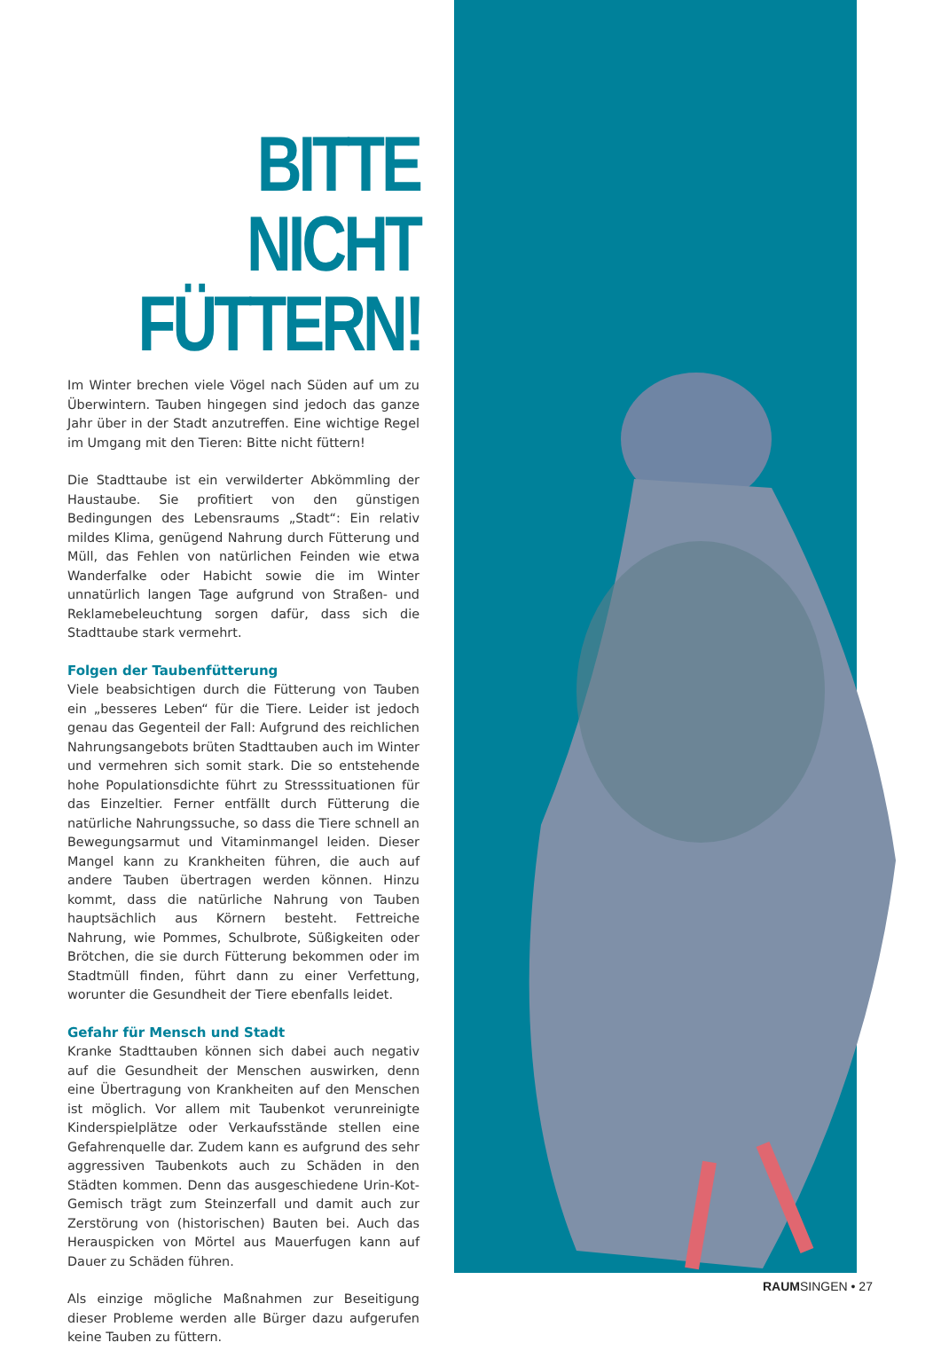BITTE
NICHT
FÜTTERN!
Im Winter brechen viele Vögel nach Süden auf um zu Überwintern. Tauben hingegen sind jedoch das ganze Jahr über in der Stadt anzutreffen. Eine wichtige Regel im Umgang mit den Tieren: Bitte nicht füttern!
Die Stadttaube ist ein verwilderter Abkömmling der Haustaube. Sie profitiert von den günstigen Bedingungen des Lebensraums „Stadt“: Ein relativ mildes Klima, genügend Nahrung durch Fütterung und Müll, das Fehlen von natürlichen Feinden wie etwa Wanderfalke oder Habicht sowie die im Winter unnatürlich langen Tage aufgrund von Straßen- und Reklamebeleuchtung sorgen dafür, dass sich die Stadttaube stark vermehrt.
Folgen der Taubenfütterung
Viele beabsichtigen durch die Fütterung von Tauben ein „besseres Leben“ für die Tiere. Leider ist jedoch genau das Gegenteil der Fall: Aufgrund des reichlichen Nahrungsangebots brüten Stadttauben auch im Winter und vermehren sich somit stark. Die so entstehende hohe Populationsdichte führt zu Stresssituationen für das Einzeltier. Ferner entfällt durch Fütterung die natürliche Nahrungssuche, so dass die Tiere schnell an Bewegungsarmut und Vitaminmangel leiden. Dieser Mangel kann zu Krankheiten führen, die auch auf andere Tauben übertragen werden können. Hinzu kommt, dass die natürliche Nahrung von Tauben hauptsächlich aus Körnern besteht. Fettreiche Nahrung, wie Pommes, Schulbrote, Süßigkeiten oder Brötchen, die sie durch Fütterung bekommen oder im Stadtmüll finden, führt dann zu einer Verfettung, worunter die Gesundheit der Tiere ebenfalls leidet.
Gefahr für Mensch und Stadt
Kranke Stadttauben können sich dabei auch negativ auf die Gesundheit der Menschen auswirken, denn eine Übertragung von Krankheiten auf den Menschen ist möglich. Vor allem mit Taubenkot verunreinigte Kinderspielplätze oder Verkaufsstände stellen eine Gefahrenquelle dar. Zudem kann es aufgrund des sehr aggressiven Taubenkots auch zu Schäden in den Städten kommen. Denn das ausgeschiedene Urin-Kot-Gemisch trägt zum Steinzerfall und damit auch zur Zerstörung von (historischen) Bauten bei. Auch das Herauspicken von Mörtel aus Mauerfugen kann auf Dauer zu Schäden führen.
Als einzige mögliche Maßnahmen zur Beseitigung dieser Probleme werden alle Bürger dazu aufgerufen keine Tauben zu füttern.
RAUMSINGEN • 27